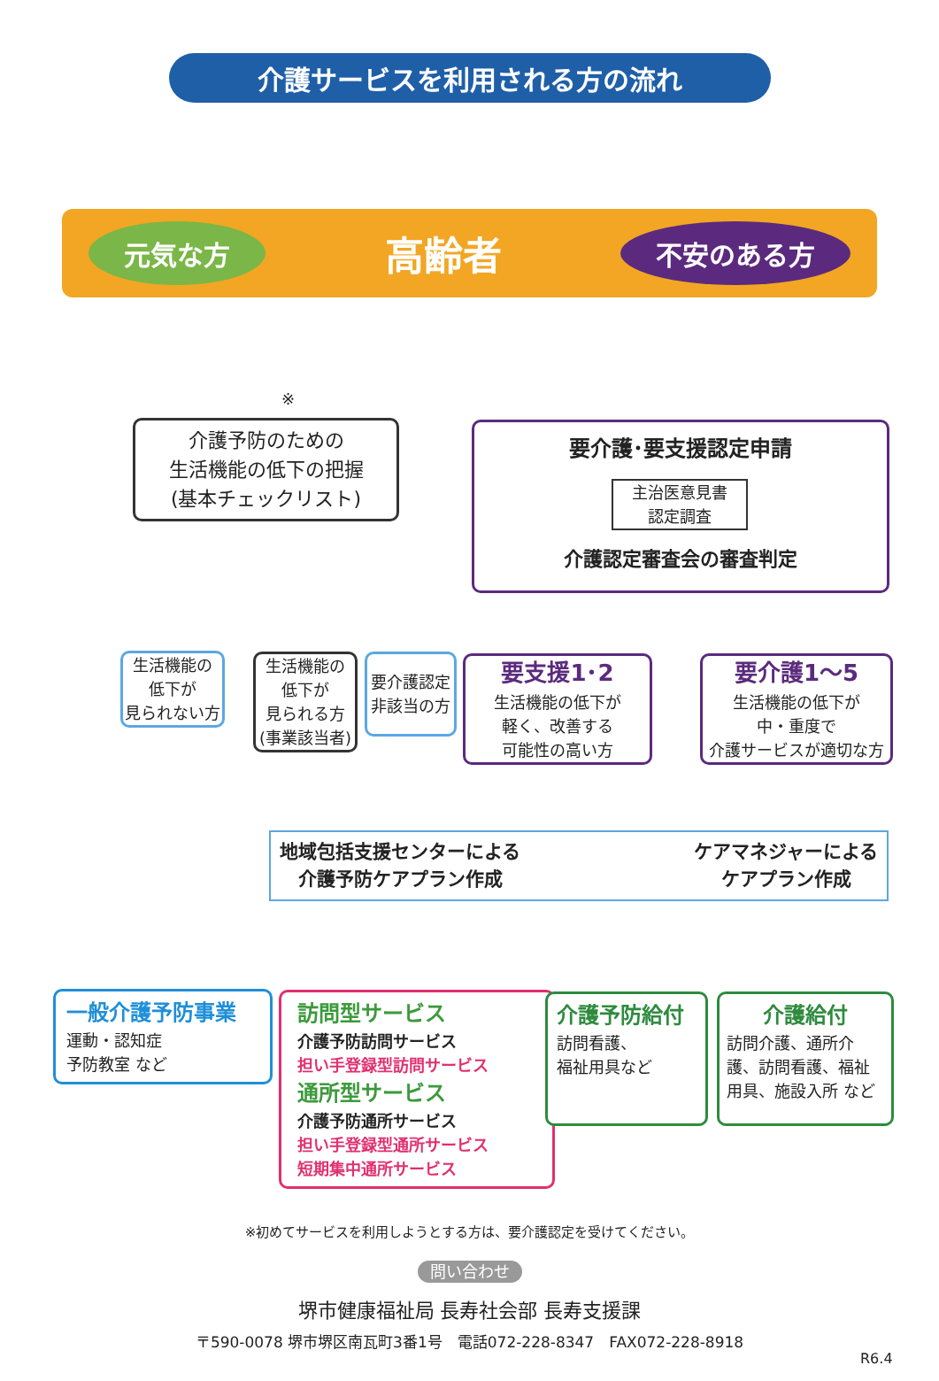介護サービスを利用される方の流れ
元気な方 高齢者 不安のある方
※
介護予防のための
生活機能の低下の把握
(基本チェックリスト)
要介護･要支援認定申請
主治医意見書
認定調査
介護認定審査会の審査判定
生活機能の
低下が
見られない方
生活機能の
低下が
見られる方
(事業該当者)
要介護認定
非該当の方
要支援1･2
生活機能の低下が
軽く、改善する
可能性の高い方
要介護1～5
生活機能の低下が
中・重度で
介護サービスが適切な方
地域包括支援センターによる
介護予防ケアプラン作成 ケアマネジャーによる
ケアプラン作成
一般介護予防事業
運動・認知症
予防教室 など
訪問型サービス
介護予防訪問サービス
担い手登録型訪問サービス
通所型サービス
介護予防通所サービス
担い手登録型通所サービス
短期集中通所サービス
介護予防給付
訪問看護、
福祉用具など
介護給付
訪問介護、通所介護、訪問看護、福祉用具、施設入所 など
※初めてサービスを利用しようとする方は、要介護認定を受けてください。
問い合わせ
堺市健康福祉局 長寿社会部 長寿支援課
〒590-0078 堺市堺区南瓦町3番1号　電話072-228-8347　FAX072-228-8918
R6.4